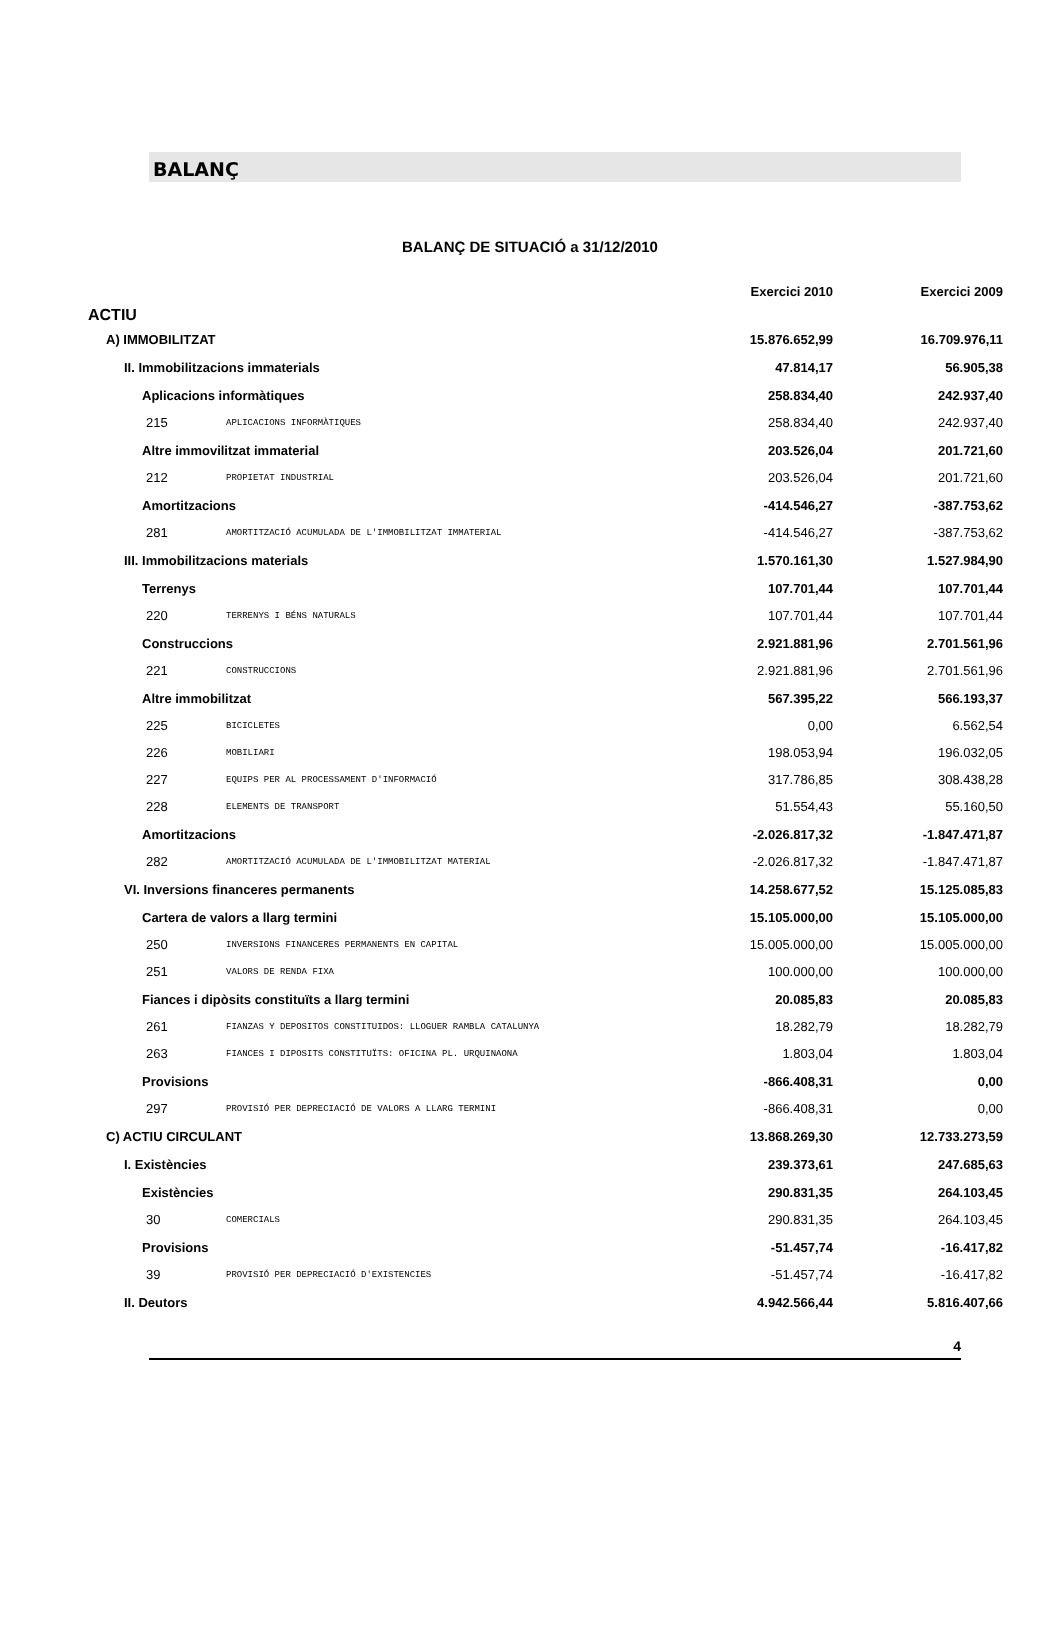BALANÇ
BALANÇ DE SITUACIÓ a 31/12/2010
| | | Exercici 2010 | Exercici 2009 |
| --- | --- | --- | --- |
| ACTIU | | | |
| A) IMMOBILITZAT | | 15.876.652,99 | 16.709.976,11 |
| II. Immobilitzacions immaterials | | 47.814,17 | 56.905,38 |
| Aplicacions informàtiques | | 258.834,40 | 242.937,40 |
| 215 | APLICACIONS INFORMÀTIQUES | 258.834,40 | 242.937,40 |
| Altre immovilitzat immaterial | | 203.526,04 | 201.721,60 |
| 212 | PROPIETAT INDUSTRIAL | 203.526,04 | 201.721,60 |
| Amortitzacions | | -414.546,27 | -387.753,62 |
| 281 | AMORTITZACIÓ ACUMULADA DE L'IMMOBILITZAT IMMATERIAL | -414.546,27 | -387.753,62 |
| III. Immobilitzacions materials | | 1.570.161,30 | 1.527.984,90 |
| Terrenys | | 107.701,44 | 107.701,44 |
| 220 | TERRENYS I BÉNS NATURALS | 107.701,44 | 107.701,44 |
| Construccions | | 2.921.881,96 | 2.701.561,96 |
| 221 | CONSTRUCCIONS | 2.921.881,96 | 2.701.561,96 |
| Altre immobilitzat | | 567.395,22 | 566.193,37 |
| 225 | BICICLETES | 0,00 | 6.562,54 |
| 226 | MOBILIARI | 198.053,94 | 196.032,05 |
| 227 | EQUIPS PER AL PROCESSAMENT D'INFORMACIÓ | 317.786,85 | 308.438,28 |
| 228 | ELEMENTS DE TRANSPORT | 51.554,43 | 55.160,50 |
| Amortitzacions | | -2.026.817,32 | -1.847.471,87 |
| 282 | AMORTITZACIÓ ACUMULADA DE L'IMMOBILITZAT MATERIAL | -2.026.817,32 | -1.847.471,87 |
| VI. Inversions financeres permanents | | 14.258.677,52 | 15.125.085,83 |
| Cartera de valors a llarg termini | | 15.105.000,00 | 15.105.000,00 |
| 250 | INVERSIONS FINANCERES PERMANENTS EN CAPITAL | 15.005.000,00 | 15.005.000,00 |
| 251 | VALORS DE RENDA FIXA | 100.000,00 | 100.000,00 |
| Fiances i dipòsits constituïts a llarg termini | | 20.085,83 | 20.085,83 |
| 261 | FIANZAS Y DEPOSITOS CONSTITUIDOS: LLOGUER RAMBLA CATALUNYA | 18.282,79 | 18.282,79 |
| 263 | FIANCES I DIPOSITS CONSTITUÏTS: OFICINA PL. URQUINAONA | 1.803,04 | 1.803,04 |
| Provisions | | -866.408,31 | 0,00 |
| 297 | PROVISIÓ PER DEPRECIACIÓ DE VALORS A LLARG TERMINI | -866.408,31 | 0,00 |
| C) ACTIU CIRCULANT | | 13.868.269,30 | 12.733.273,59 |
| I. Existències | | 239.373,61 | 247.685,63 |
| Existències | | 290.831,35 | 264.103,45 |
| 30 | COMERCIALS | 290.831,35 | 264.103,45 |
| Provisions | | -51.457,74 | -16.417,82 |
| 39 | PROVISIÓ PER DEPRECIACIÓ D'EXISTENCIES | -51.457,74 | -16.417,82 |
| II. Deutors | | 4.942.566,44 | 5.816.407,66 |
4